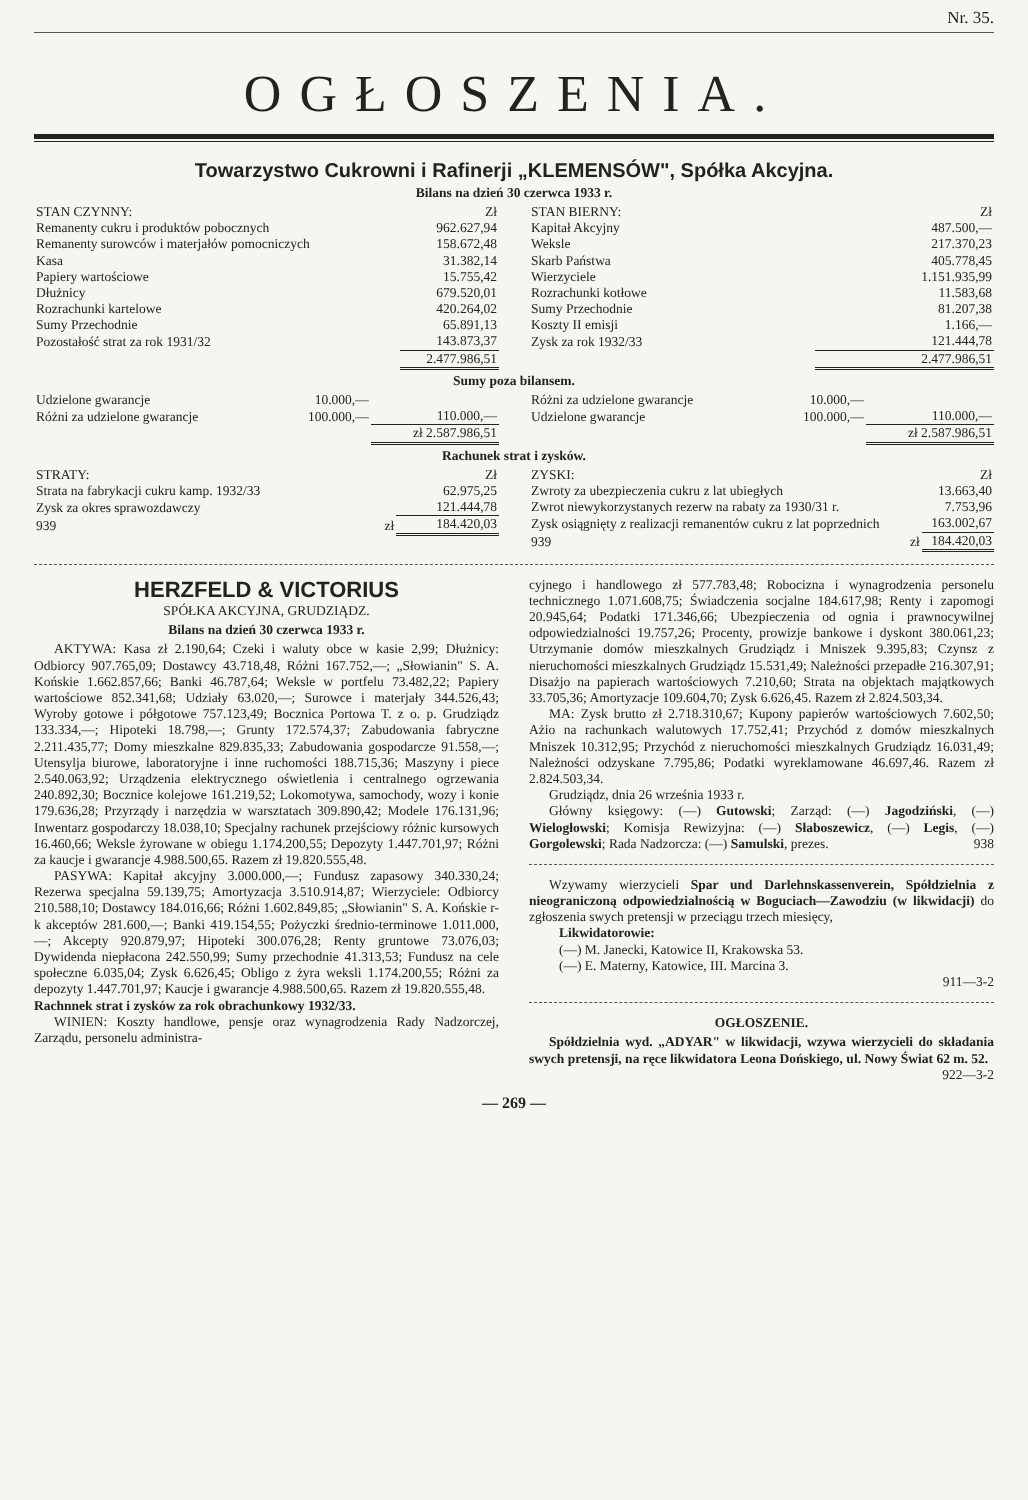Nr. 35.
OGŁOSZENIA.
Towarzystwo Cukrowni i Rafinerji „KLEMENSÓW", Spółka Akcyjna.
Bilans na dzień 30 czerwca 1933 r.
| STAN CZYNNY: | Zł |
| Remanenty cukru i produktów pobocznych | 962.627,94 |
| Remanenty surowców i materjałów pomocniczych | 158.672,48 |
| Kasa | 31.382,14 |
| Papiery wartościowe | 15.755,42 |
| Dłużnicy | 679.520,01 |
| Rozrachunki kartelowe | 420.264,02 |
| Sumy Przechodnie | 65.891,13 |
| Pozostałość strat za rok 1931/32 | 143.873,37 |
| | 2.477.986,51 |
| STAN BIERNY: | Zł |
| Kapitał Akcyjny | 487.500,— |
| Weksle | 217.370,23 |
| Skarb Państwa | 405.778,45 |
| Wierzyciele | 1.151.935,99 |
| Rozrachunki kotłowe | 11.583,68 |
| Sumy Przechodnie | 81.207,38 |
| Koszty II emisji | 1.166,— |
| Zysk za rok 1932/33 | 121.444,78 |
| | 2.477.986,51 |
Sumy poza bilansem.
| Udzielone gwarancje | 10.000,— | |
| Różni za udzielone gwarancje | 100.000,— | 110.000,— |
| | | zł 2.587.986,51 |
| Różni za udzielone gwarancje | 10.000,— | |
| Udzielone gwarancje | 100.000,— | 110.000,— |
| | | zł 2.587.986,51 |
Rachunek strat i zysków.
| STRATY: | Zł |
| Strata na fabrykacji cukru kamp. 1932/33 | 62.975,25 |
| Zysk za okres sprawozdawczy | 121.444,78 |
| 939 zł | 184.420,03 |
| ZYSKI: | Zł |
| Zwroty za ubezpieczenia cukru z lat ubiegłych | 13.663,40 |
| Zwrot niewykorzystanych rezerw na rabaty za 1930/31 r. | 7.753,96 |
| Zysk osiągnięty z realizacji remanentów cukru z lat poprzednich | 163.002,67 |
| 939 zł | 184.420,03 |
HERZFELD & VICTORIUS
SPÓŁKA AKCYJNA, GRUDZIĄDZ.
Bilans na dzień 30 czerwca 1933 r.
AKTYWA: Kasa zł 2.190,64; Czeki i waluty obce w kasie 2,99; Dłużnicy: Odbiorcy 907.765,09; Dostawcy 43.718,48, Różni 167.752,—; „Słowianin" S. A. Końskie 1.662.857,66; Banki 46.787,64; Weksle w portfelu 73.482,22; Papiery wartościowe 852.341,68; Udziały 63.020,—; Surowce i materjały 344.526,43; Wyroby gotowe i półgotowe 757.123,49; Bocznica Portowa T. z o. p. Grudziądz 133.334,—; Hipoteki 18.798,—; Grunty 172.574,37; Zabudowania fabryczne 2.211.435,77; Domy mieszkalne 829.835,33; Zabudowania gospodarcze 91.558,—; Utensylja biurowe, laboratoryjne i inne ruchomości 188.715,36; Maszyny i piece 2.540.063,92; Urządzenia elektrycznego oświetlenia i centralnego ogrzewania 240.892,30; Bocznice kolejowe 161.219,52; Lokomotywa, samochody, wozy i konie 179.636,28; Przyrządy i narzędzia w warsztatach 309.890,42; Modele 176.131,96; Inwentarz gospodarczy 18.038,10; Specjalny rachunek przejściowy różnic kursowych 16.460,66; Weksle żyrowane w obiegu 1.174.200,55; Depozyty 1.447.701,97; Różni za kaucje i gwarancje 4.988.500,65. Razem zł 19.820.555,48.
PASYWA: Kapitał akcyjny 3.000.000,—; Fundusz zapasowy 340.330,24; Rezerwa specjalna 59.139,75; Amortyzacja 3.510.914,87; Wierzyciele: Odbiorcy 210.588,10; Dostawcy 184.016,66; Różni 1.602.849,85; „Słowianin" S. A. Końskie r-k akceptów 281.600,—; Banki 419.154,55; Pożyczki średnio-terminowe 1.011.000,—; Akcepty 920.879,97; Hipoteki 300.076,28; Renty gruntowe 73.076,03; Dywidenda niepłacona 242.550,99; Sumy przechodnie 41.313,53; Fundusz na cele społeczne 6.035,04; Zysk 6.626,45; Obligo z żyra weksli 1.174.200,55; Różni za depozyty 1.447.701,97; Kaucje i gwarancje 4.988.500,65. Razem zł 19.820.555,48.
Rachnnek strat i zysków za rok obrachunkowy 1932/33.
WINIEN: Koszty handlowe, pensje oraz wynagrodzenia Rady Nadzorczej, Zarządu, personelu administra-
cyjnego i handlowego zł 577.783,48; Robocizna i wynagrodzenia personelu technicznego 1.071.608,75; Świadczenia socjalne 184.617,98; Renty i zapomogi 20.945,64; Podatki 171.346,66; Ubezpieczenia od ognia i prawnocywilnej odpowiedzialności 19.757,26; Procenty, prowizje bankowe i dyskont 380.061,23; Utrzymanie domów mieszkalnych Grudziądz i Mniszek 9.395,83; Czynsz z nieruchomości mieszkalnych Grudziądz 15.531,49; Należności przepadłe 216.307,91; Disażjo na papierach wartościowych 7.210,60; Strata na objektach majątkowych 33.705,36; Amortyzacje 109.604,70; Zysk 6.626,45. Razem zł 2.824.503,34.
MA: Zysk brutto zł 2.718.310,67; Kupony papierów wartościowych 7.602,50; Ażio na rachunkach walutowych 17.752,41; Przychód z domów mieszkalnych Mniszek 10.312,95; Przychód z nieruchomości mieszkalnych Grudziądz 16.031,49; Należności odzyskane 7.795,86; Podatki wyreklamowane 46.697,46. Razem zł 2.824.503,34.
Grudziądz, dnia 26 września 1933 r.
Główny księgowy: (—) Gutowski; Zarząd: (—) Jagodziński, (—) Wielogłowski; Komisja Rewizyjna: (—) Słaboszewicz, (—) Legis, (—) Gorgolewski; Rada Nadzorcza: (—) Samulski, prezes. 938
Wzywamy wierzycieli Spar und Darlehnskassenverein, Spółdzielnia z nieograniczoną odpowiedzialnością w Boguciach—Zawodziu (w likwidacji) do zgłoszenia swych pretensji w przeciągu trzech miesięcy,
Likwidatorowie:
(—) M. Janecki, Katowice II, Krakowska 53.
(—) E. Materny, Katowice, III. Marcina 3.
911—3-2
OGŁOSZENIE.
Spółdzielnia wyd. „ADYAR" w likwidacji, wzywa wierzycieli do składania swych pretensji, na ręce likwidatora Leona Dońskiego, ul. Nowy Świat 62 m. 52.
922—3-2
— 269 —